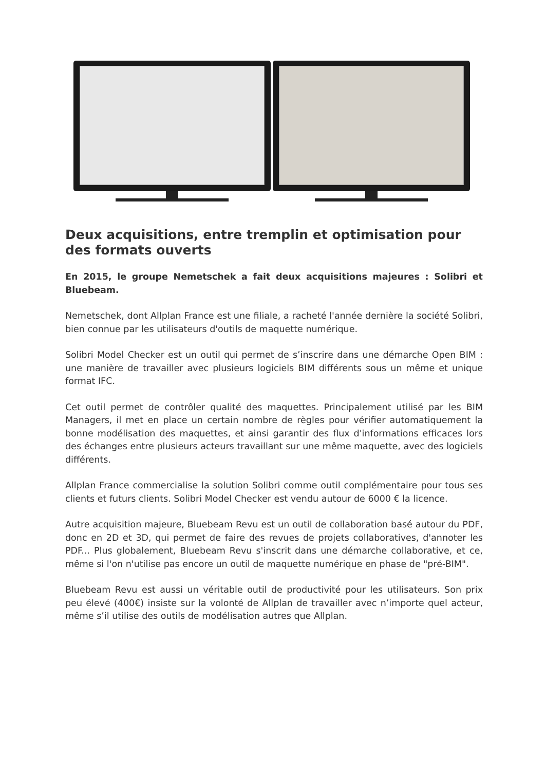Deux acquisitions, entre tremplin et optimisation pour des formats ouverts
En 2015, le groupe Nemetschek a fait deux acquisitions majeures : Solibri et Bluebeam.
Nemetschek, dont Allplan France est une filiale, a racheté l'année dernière la société Solibri, bien connue par les utilisateurs d'outils de maquette numérique.
Solibri Model Checker est un outil qui permet de s’inscrire dans une démarche Open BIM : une manière de travailler avec plusieurs logiciels BIM différents sous un même et unique format IFC.
Cet outil permet de contrôler qualité des maquettes. Principalement utilisé par les BIM Managers, il met en place un certain nombre de règles pour vérifier automatiquement la bonne modélisation des maquettes, et ainsi garantir des flux d'informations efficaces lors des échanges entre plusieurs acteurs travaillant sur une même maquette, avec des logiciels différents.
Allplan France commercialise la solution Solibri comme outil complémentaire pour tous ses clients et futurs clients. Solibri Model Checker est vendu autour de 6000 € la licence.
Autre acquisition majeure, Bluebeam Revu est un outil de collaboration basé autour du PDF, donc en 2D et 3D, qui permet de faire des revues de projets collaboratives, d'annoter les PDF... Plus globalement, Bluebeam Revu s'inscrit dans une démarche collaborative, et ce, même si l'on n'utilise pas encore un outil de maquette numérique en phase de "pré-BIM".
Bluebeam Revu est aussi un véritable outil de productivité pour les utilisateurs. Son prix peu élevé (400€) insiste sur la volonté de Allplan de travailler avec n’importe quel acteur, même s’il utilise des outils de modélisation autres que Allplan.